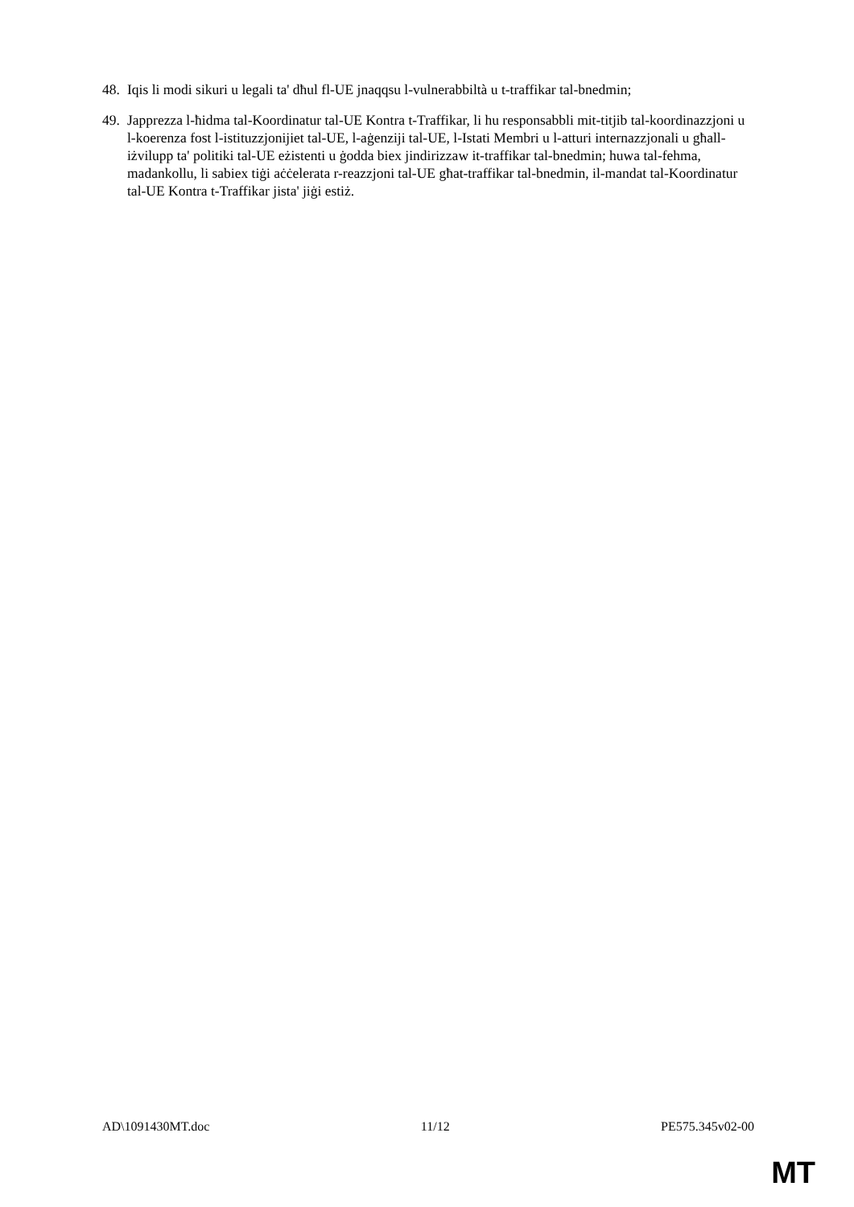48. Iqis li modi sikuri u legali ta' dħul fl-UE jnaqqsu l-vulnerabbiltà u t-traffikar tal-bnedmin;
49. Japprezza l-ħidma tal-Koordinatur tal-UE Kontra t-Traffikar, li hu responsabbli mit-titjib tal-koordinazzjoni u l-koerenza fost l-istituzzjonijiet tal-UE, l-aġenziji tal-UE, l-Istati Membri u l-atturi internazzjonali u għall-iżvilupp ta' politiki tal-UE eżistenti u ġodda biex jindirizzaw it-traffikar tal-bnedmin; huwa tal-fehma, madankollu, li sabiex tiġi aċċelerata r-reazzjoni tal-UE għat-traffikar tal-bnedmin, il-mandat tal-Koordinatur tal-UE Kontra t-Traffikar jista' jiġi estiż.
AD\1091430MT.doc 11/12 PE575.345v02-00
MT